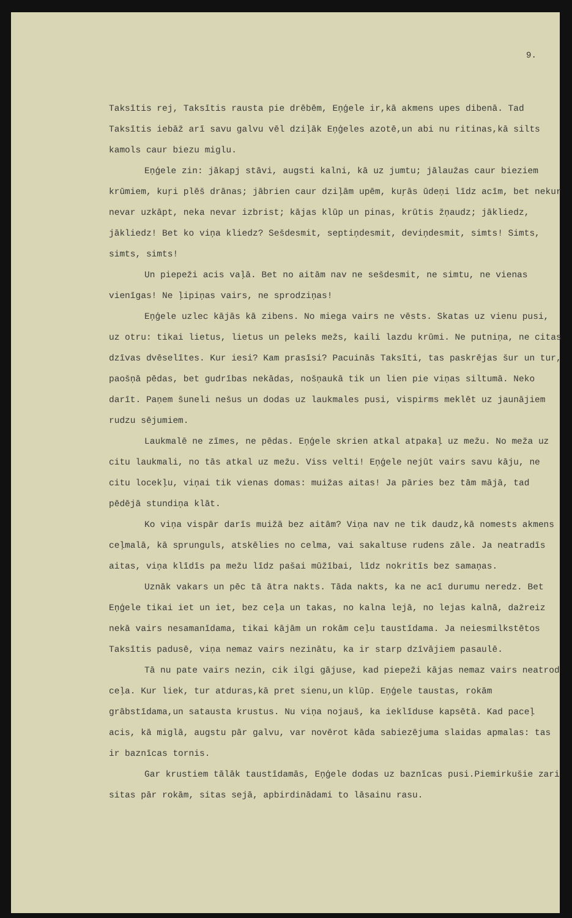9.
Taksītis rej, Taksītis rausta pie drēbēm, Eņģele ir,kā akmens upes dibenā. Tad Taksītis iebāž arī savu galvu vēl dziļāk Eņģeles azotē,un abi nu ritinas,kā silts kamols caur biezu miglu.
Eņģele zin: jākapj stāvi, augsti kalni, kā uz jumtu; jālaužas caur biezi­em krūmiem, kuŗi plēš drānas; jābrien caur dziļām upēm, kuŗās ūdeņi līdz acīm, bet nekur nevar uzkāpt, neka nevar izbrist; kājas klūp un pinas, krūtis žņaudz; jākliedz, jākliedz! Bet ko viņa kliedz? Sešdesmit, septiņdesmit, deviņdesmit, simts! Simts, simts, simts!
Un piepeži acis vaļā. Bet no aitām nav ne sešdesmit, ne simtu, ne vienas vienīgas! Ne ļipiņas vairs, ne sprodziņas!
Eņģele uzlec kājās kā zibens. No miega vairs ne vēsts. Skatas uz vienu pusi, uz otru: tikai lietus, lietus un peleks mežs, kaili lazdu krūmi. Ne putniņa, ne citas dzīvas dvēselītes. Kur iesi? Kam prasīsi? Pacuinās Taksīti, tas paskrējas šur un tur, paošņā pēdas, bet gudrības nekādas, nošņaukā tik un lien pie viņas siltumā. Neko darīt. Paņem šuneli nešus un dodas uz laukmales pusi, vispirms meklēt uz jaunājiem rudzu sējumiem.
Laukmalē ne zīmes, ne pēdas. Eņģele skrien atkal atpakaļ uz mežu. No meža uz citu laukmali, no tās atkal uz mežu. Viss velti! Eņģele nejūt vairs savu kāju, ne citu locekļu, viņai tik vienas domas: muižas aitas! Ja pāries bez tām mājā, tad pēdējā stundiņa klāt.
Ko viņa vispār darīs muižā bez aitām? Viņa nav ne tik daudz,kā nomests akmens ceļmalā, kā sprunguls, atskēlies no celma, vai sakaltuse rudens zāle. Ja neatradīs aitas, viņa klīdīs pa mežu līdz pašai mūžībai, līdz nokritīs bez samaņas.
Uznāk vakars un pēc tā ātra nakts. Tāda nakts, ka ne acī durumu neredz. Bet Eņģele tikai iet un iet, bez ceļa un takas, no kalna lejā, no lejas kalnā, dažreiz nekā vairs nesamanīdama, tikai kājām un rokām ceļu taustīdama. Ja neiesmilkstētos Taksītis padusē, viņa nemaz vairs nezinātu, ka ir starp dzīvājiem pasaulē.
Tā nu pate vairs nezin, cik ilgi gājuse, kad piepeži kājas nemaz vairs neatrod ceļa. Kur liek, tur atduras,kā pret sienu,un klūp. Eņģele taustas, rokām grābstīdama,un sataustа krustus. Nu viņa nojauš, ka ieklīduse kapsētā. Kad paceļ acis, kā miglā, augstu pār galvu, var novērot kāda sabiezējuma slaidas apmalas: tas ir baznīcas tornis.
Gar krustiem tālāk taustīdamās, Eņģele dodas uz baznīcas pusi.Piemirkušie zari sitas pār rokām, sitas sejā, apbirdinādami to lāsainu rasu.